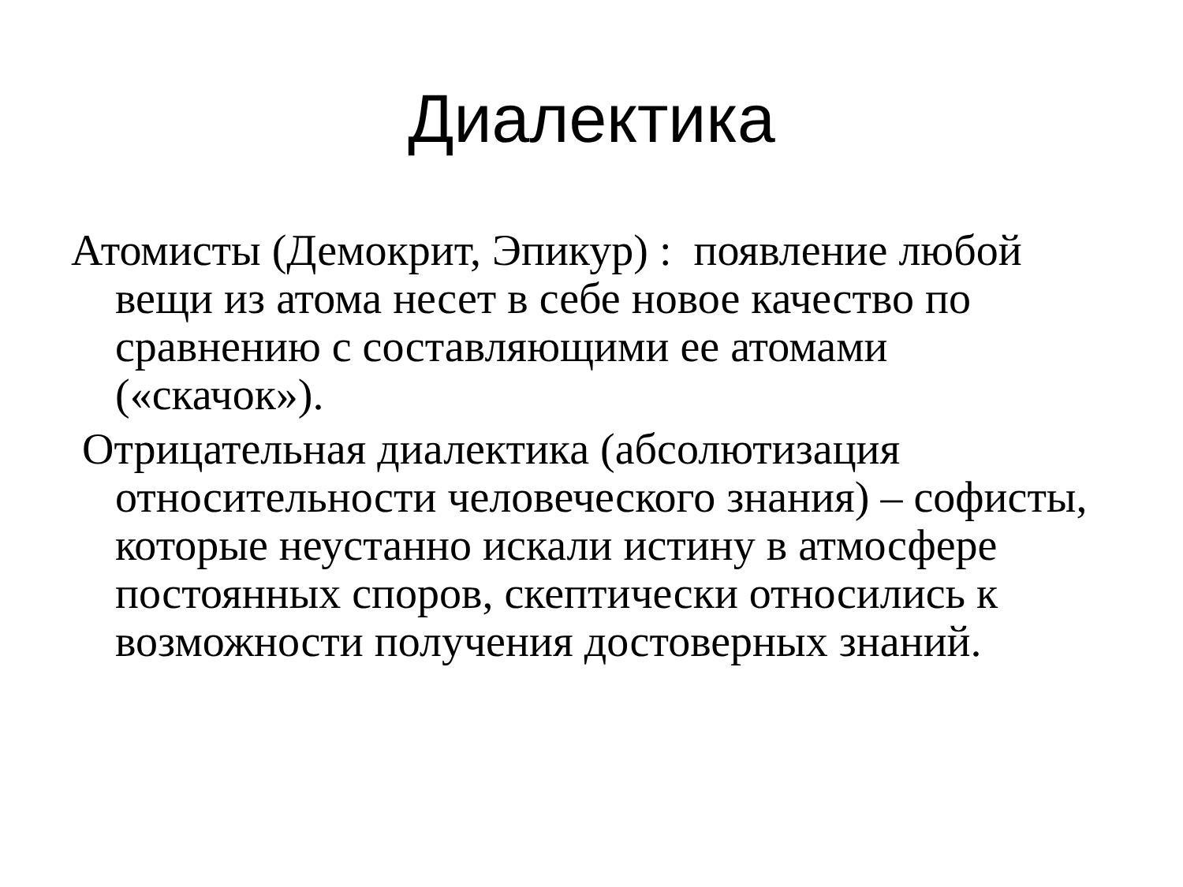Диалектика
Атомисты (Демокрит, Эпикур) : появление любой вещи из атома несет в себе новое качество по сравнению с составляющими ее атомами («скачок»).
Отрицательная диалектика (абсолютизация относительности человеческого знания) – софисты, которые неустанно искали истину в атмосфере постоянных споров, скептически относились к возможности получения достоверных знаний.